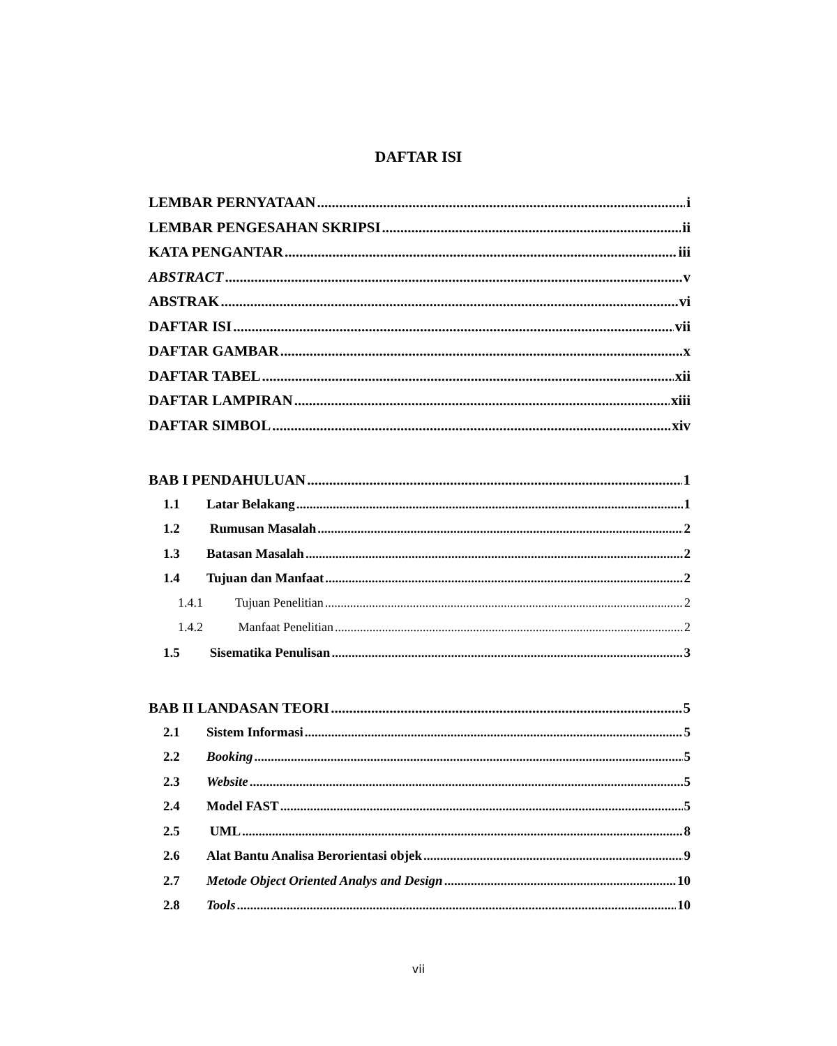DAFTAR ISI
LEMBAR PERNYATAAN i
LEMBAR PENGESAHAN SKRIPSI ii
KATA PENGANTAR iii
ABSTRACT v
ABSTRAK vi
DAFTAR ISI vii
DAFTAR GAMBAR x
DAFTAR TABEL xii
DAFTAR LAMPIRAN xiii
DAFTAR SIMBOL xiv
BAB I PENDAHULUAN 1
1.1 Latar Belakang 1
1.2 Rumusan Masalah 2
1.3 Batasan Masalah 2
1.4 Tujuan dan Manfaat 2
1.4.1 Tujuan Penelitian 2
1.4.2 Manfaat Penelitian 2
1.5 Sisematika Penulisan 3
BAB II LANDASAN TEORI 5
2.1 Sistem Informasi 5
2.2 Booking 5
2.3 Website 5
2.4 Model FAST 5
2.5 UML 8
2.6 Alat Bantu Analisa Berorientasi objek 9
2.7 Metode Object Oriented Analys and Design 10
2.8 Tools 10
vii